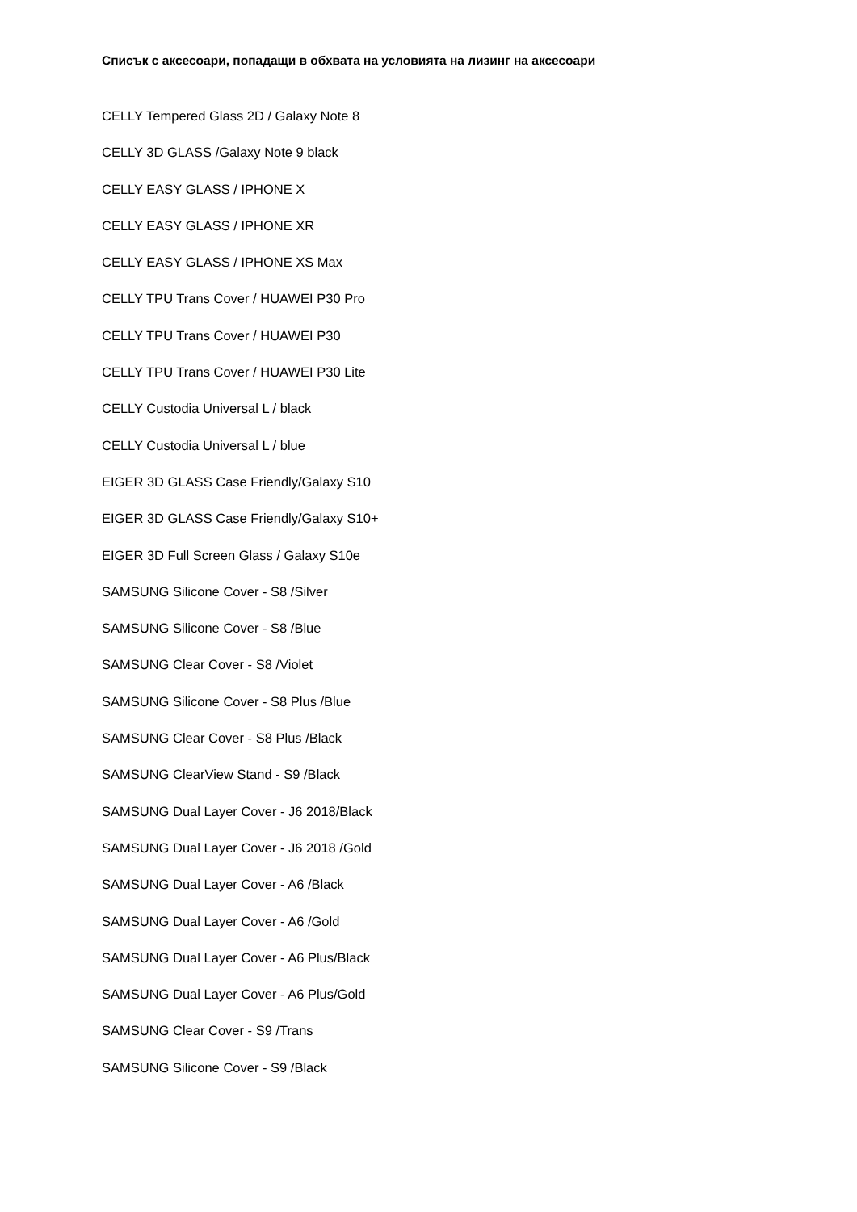Списък с аксесоари, попадащи в обхвата на условията на лизинг на аксесоари
CELLY Tempered Glass 2D / Galaxy Note 8
CELLY 3D GLASS /Galaxy Note 9 black
CELLY EASY GLASS / IPHONE X
CELLY EASY GLASS / IPHONE XR
CELLY EASY GLASS / IPHONE XS Max
CELLY TPU Trans Cover / HUAWEI P30 Pro
CELLY TPU Trans Cover / HUAWEI P30
CELLY TPU Trans Cover / HUAWEI P30 Lite
CELLY Custodia Universal L / black
CELLY Custodia Universal L / blue
EIGER 3D GLASS Case Friendly/Galaxy S10
EIGER 3D GLASS Case Friendly/Galaxy S10+
EIGER 3D Full Screen Glass / Galaxy S10e
SAMSUNG Silicone Cover - S8 /Silver
SAMSUNG Silicone Cover - S8 /Blue
SAMSUNG Clear Cover - S8 /Violet
SAMSUNG Silicone Cover - S8 Plus /Blue
SAMSUNG Clear Cover - S8 Plus /Black
SAMSUNG ClearView Stand - S9 /Black
SAMSUNG Dual Layer Cover - J6 2018/Black
SAMSUNG Dual Layer Cover - J6 2018 /Gold
SAMSUNG Dual Layer Cover - A6 /Black
SAMSUNG Dual Layer Cover - A6 /Gold
SAMSUNG Dual Layer Cover - A6 Plus/Black
SAMSUNG Dual Layer Cover - A6 Plus/Gold
SAMSUNG Clear Cover - S9 /Trans
SAMSUNG Silicone Cover - S9 /Black